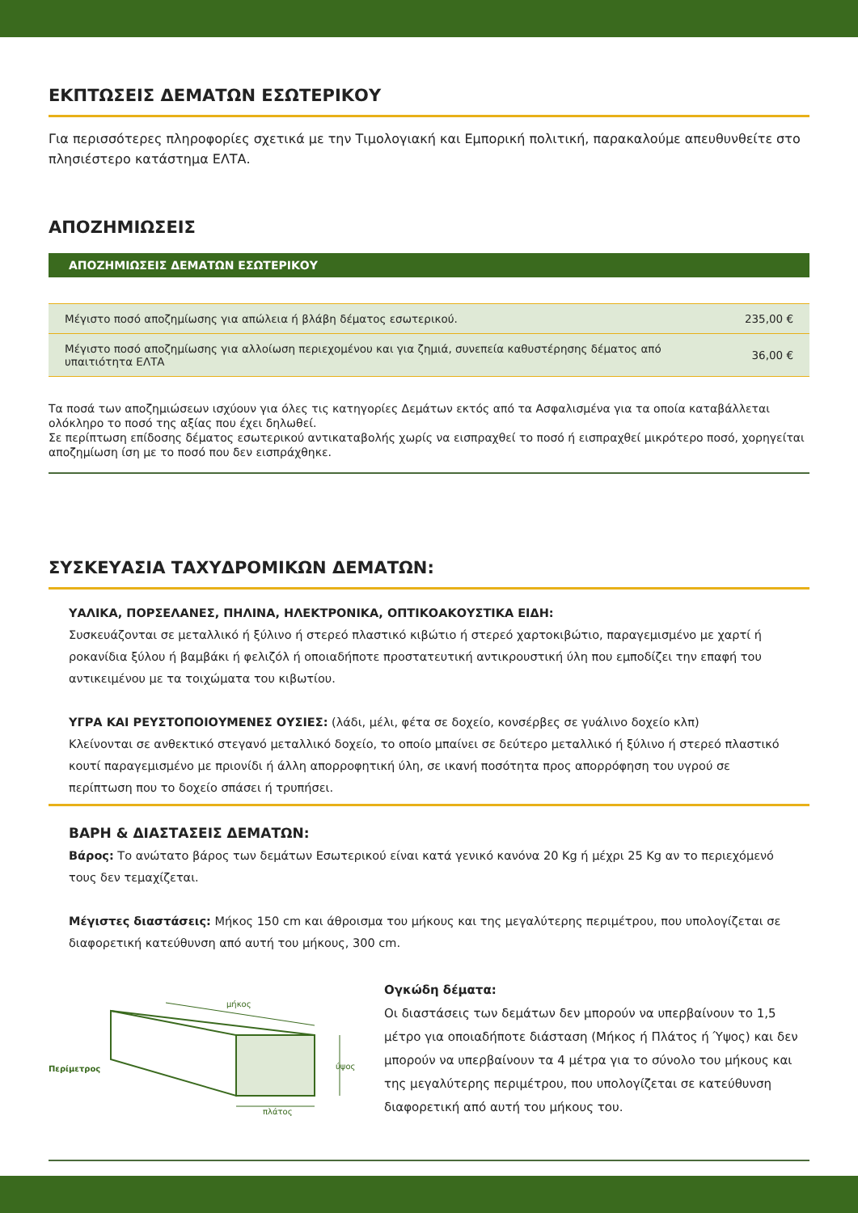ΕΚΠΤΩΣΕΙΣ ΔΕΜΑΤΩΝ ΕΣΩΤΕΡΙΚΟΥ
Για περισσότερες πληροφορίες σχετικά με την Τιμολογιακή και Εμπορική πολιτική, παρακαλούμε απευθυνθείτε στο πλησιέστερο κατάστημα ΕΛΤΑ.
ΑΠΟΖΗΜΙΩΣΕΙΣ
ΑΠΟΖΗΜΙΩΣΕΙΣ ΔΕΜΑΤΩΝ ΕΣΩΤΕΡΙΚΟΥ
| Μέγιστο ποσό αποζημίωσης για απώλεια ή βλάβη δέματος εσωτερικού. | 235,00 € |
| Μέγιστο ποσό αποζημίωσης για αλλοίωση περιεχομένου και για ζημιά, συνεπεία καθυστέρησης δέματος από υπαιτιότητα ΕΛΤΑ | 36,00 € |
Τα ποσά των αποζημιώσεων ισχύουν για όλες τις κατηγορίες Δεμάτων εκτός από τα Ασφαλισμένα για τα οποία καταβάλλεται ολόκληρο το ποσό της αξίας που έχει δηλωθεί.
Σε περίπτωση επίδοσης δέματος εσωτερικού αντικαταβολής χωρίς να εισπραχθεί το ποσό ή εισπραχθεί μικρότερο ποσό, χορηγείται αποζημίωση ίση με το ποσό που δεν εισπράχθηκε.
ΣΥΣΚΕΥΑΣΙΑ ΤΑΧΥΔΡΟΜΙΚΩΝ ΔΕΜΑΤΩΝ:
ΥΑΛΙΚΑ, ΠΟΡΣΕΛΑΝΕΣ, ΠΗΛΙΝΑ, ΗΛΕΚΤΡΟΝΙΚΑ, ΟΠΤΙΚΟΑΚΟΥΣΤΙΚΑ ΕΙΔΗ:
Συσκευάζονται σε μεταλλικό ή ξύλινο ή στερεό πλαστικό κιβώτιο ή στερεό χαρτοκιβώτιο, παραγεμισμένο με χαρτί ή ροκανίδια ξύλου ή βαμβάκι ή φελιζόλ ή οποιαδήποτε προστατευτική αντικρουστική ύλη που εμποδίζει την επαφή του αντικειμένου με τα τοιχώματα του κιβωτίου.
ΥΓΡΑ ΚΑΙ ΡΕΥΣΤΟΠΟΙΟΥΜΕΝΕΣ ΟΥΣΙΕΣ: (λάδι, μέλι, φέτα σε δοχείο, κονσέρβες σε γυάλινο δοχείο κλπ)
Κλείνονται σε ανθεκτικό στεγανό μεταλλικό δοχείο, το οποίο μπαίνει σε δεύτερο μεταλλικό ή ξύλινο ή στερεό πλαστικό κουτί παραγεμισμένο με πριονίδι ή άλλη απορροφητική ύλη, σε ικανή ποσότητα προς απορρόφηση του υγρού σε περίπτωση που το δοχείο σπάσει ή τρυπήσει.
ΒΑΡΗ & ΔΙΑΣΤΑΣΕΙΣ ΔΕΜΑΤΩΝ:
Βάρος: Το ανώτατο βάρος των δεμάτων Εσωτερικού είναι κατά γενικό κανόνα 20 Kg ή μέχρι 25 Kg αν το περιεχόμενό τους δεν τεμαχίζεται.
Μέγιστες διαστάσεις: Μήκος 150 cm και άθροισμα του μήκους και της μεγαλύτερης περιμέτρου, που υπολογίζεται σε διαφορετική κατεύθυνση από αυτή του μήκους, 300 cm.
μήκος
ύψος
πλάτος
Περίμετρος
Ογκώδη δέματα:
Οι διαστάσεις των δεμάτων δεν μπορούν να υπερβαίνουν το 1,5 μέτρο για οποιαδήποτε διάσταση (Μήκος ή Πλάτος ή Ύψος) και δεν μπορούν να υπερβαίνουν τα 4 μέτρα για το σύνολο του μήκους και της μεγαλύτερης περιμέτρου, που υπολογίζεται σε κατεύθυνση διαφορετική από αυτή του μήκους του.